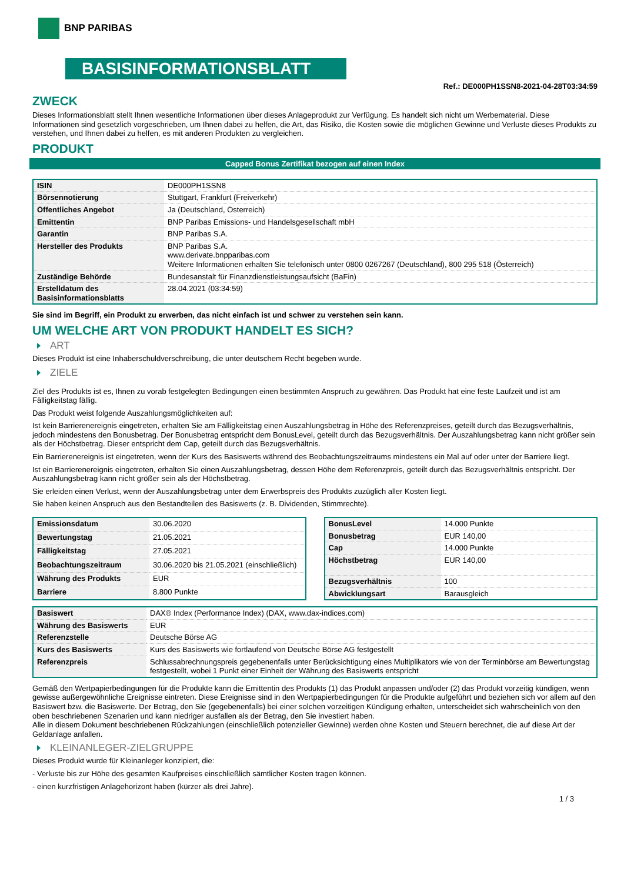BNP PARIBAS
BASISINFORMATIONSBLATT
Ref.: DE000PH1SSN8-2021-04-28T03:34:59
ZWECK
Dieses Informationsblatt stellt Ihnen wesentliche Informationen über dieses Anlageprodukt zur Verfügung. Es handelt sich nicht um Werbematerial. Diese Informationen sind gesetzlich vorgeschrieben, um Ihnen dabei zu helfen, die Art, das Risiko, die Kosten sowie die möglichen Gewinne und Verluste dieses Produkts zu verstehen, und Ihnen dabei zu helfen, es mit anderen Produkten zu vergleichen.
PRODUKT
Capped Bonus Zertifikat bezogen auf einen Index
| ISIN | DE000PH1SSN8 |
| Börsennotierung | Stuttgart, Frankfurt (Freiverkehr) |
| Öffentliches Angebot | Ja (Deutschland, Österreich) |
| Emittentin | BNP Paribas Emissions- und Handelsgesellschaft mbH |
| Garantin | BNP Paribas S.A. |
| Hersteller des Produkts | BNP Paribas S.A. www.derivate.bnpparibas.com Weitere Informationen erhalten Sie telefonisch unter 0800 0267267 (Deutschland), 800 295 518 (Österreich) |
| Zuständige Behörde | Bundesanstalt für Finanzdienstleistungsaufsicht (BaFin) |
| Erstelldatum des Basisinformationsblatts | 28.04.2021 (03:34:59) |
Sie sind im Begriff, ein Produkt zu erwerben, das nicht einfach ist und schwer zu verstehen sein kann.
UM WELCHE ART VON PRODUKT HANDELT ES SICH?
ART
Dieses Produkt ist eine Inhaberschuldverschreibung, die unter deutschem Recht begeben wurde.
ZIELE
Ziel des Produkts ist es, Ihnen zu vorab festgelegten Bedingungen einen bestimmten Anspruch zu gewähren. Das Produkt hat eine feste Laufzeit und ist am Fälligkeitstag fällig.
Das Produkt weist folgende Auszahlungsmöglichkeiten auf:
Ist kein Barrierenereignis eingetreten, erhalten Sie am Fälligkeitstag einen Auszahlungsbetrag in Höhe des Referenzpreises, geteilt durch das Bezugsverhältnis, jedoch mindestens den Bonusbetrag. Der Bonusbetrag entspricht dem BonusLevel, geteilt durch das Bezugsverhältnis. Der Auszahlungsbetrag kann nicht größer sein als der Höchstbetrag. Dieser entspricht dem Cap, geteilt durch das Bezugsverhältnis.
Ein Barrierenereignis ist eingetreten, wenn der Kurs des Basiswerts während des Beobachtungszeitraums mindestens ein Mal auf oder unter der Barriere liegt.
Ist ein Barrierenereignis eingetreten, erhalten Sie einen Auszahlungsbetrag, dessen Höhe dem Referenzpreis, geteilt durch das Bezugsverhältnis entspricht. Der Auszahlungsbetrag kann nicht größer sein als der Höchstbetrag.
Sie erleiden einen Verlust, wenn der Auszahlungsbetrag unter dem Erwerbspreis des Produkts zuzüglich aller Kosten liegt.
Sie haben keinen Anspruch aus den Bestandteilen des Basiswerts (z. B. Dividenden, Stimmrechte).
| Emissionsdatum | 30.06.2020 |
| Bewertungstag | 21.05.2021 |
| Fälligkeitstag | 27.05.2021 |
| Beobachtungszeitraum | 30.06.2020 bis 21.05.2021 (einschließlich) |
| Währung des Produkts | EUR |
| Barriere | 8.800 Punkte |
| BonusLevel | 14.000 Punkte |
| Bonusbetrag | EUR 140,00 |
| Cap | 14.000 Punkte |
| Höchstbetrag | EUR 140,00 |
| Bezugsverhältnis | 100 |
| Abwicklungsart | Barausgleich |
| Basiswert | DAX® Index (Performance Index) (DAX, www.dax-indices.com) |
| Währung des Basiswerts | EUR |
| Referenzstelle | Deutsche Börse AG |
| Kurs des Basiswerts | Kurs des Basiswerts wie fortlaufend von Deutsche Börse AG festgestellt |
| Referenzpreis | Schlussabrechnungspreis gegebenenfalls unter Berücksichtigung eines Multiplikators wie von der Terminbörse am Bewertungstag festgestellt, wobei 1 Punkt einer Einheit der Währung des Basiswerts entspricht |
Gemäß den Wertpapierbedingungen für die Produkte kann die Emittentin des Produkts (1) das Produkt anpassen und/oder (2) das Produkt vorzeitig kündigen, wenn gewisse außergewöhnliche Ereignisse eintreten. Diese Ereignisse sind in den Wertpapierbedingungen für die Produkte aufgeführt und beziehen sich vor allem auf den Basiswert bzw. die Basiswerte. Der Betrag, den Sie (gegebenenfalls) bei einer solchen vorzeitigen Kündigung erhalten, unterscheidet sich wahrscheinlich von den oben beschriebenen Szenarien und kann niedriger ausfallen als der Betrag, den Sie investiert haben.
Alle in diesem Dokument beschriebenen Rückzahlungen (einschließlich potenzieller Gewinne) werden ohne Kosten und Steuern berechnet, die auf diese Art der Geldanlage anfallen.
KLEINANLEGER-ZIELGRUPPE
Dieses Produkt wurde für Kleinanleger konzipiert, die:
- Verluste bis zur Höhe des gesamten Kaufpreises einschließlich sämtlicher Kosten tragen können.
- einen kurzfristigen Anlagehorizont haben (kürzer als drei Jahre).
1 / 3